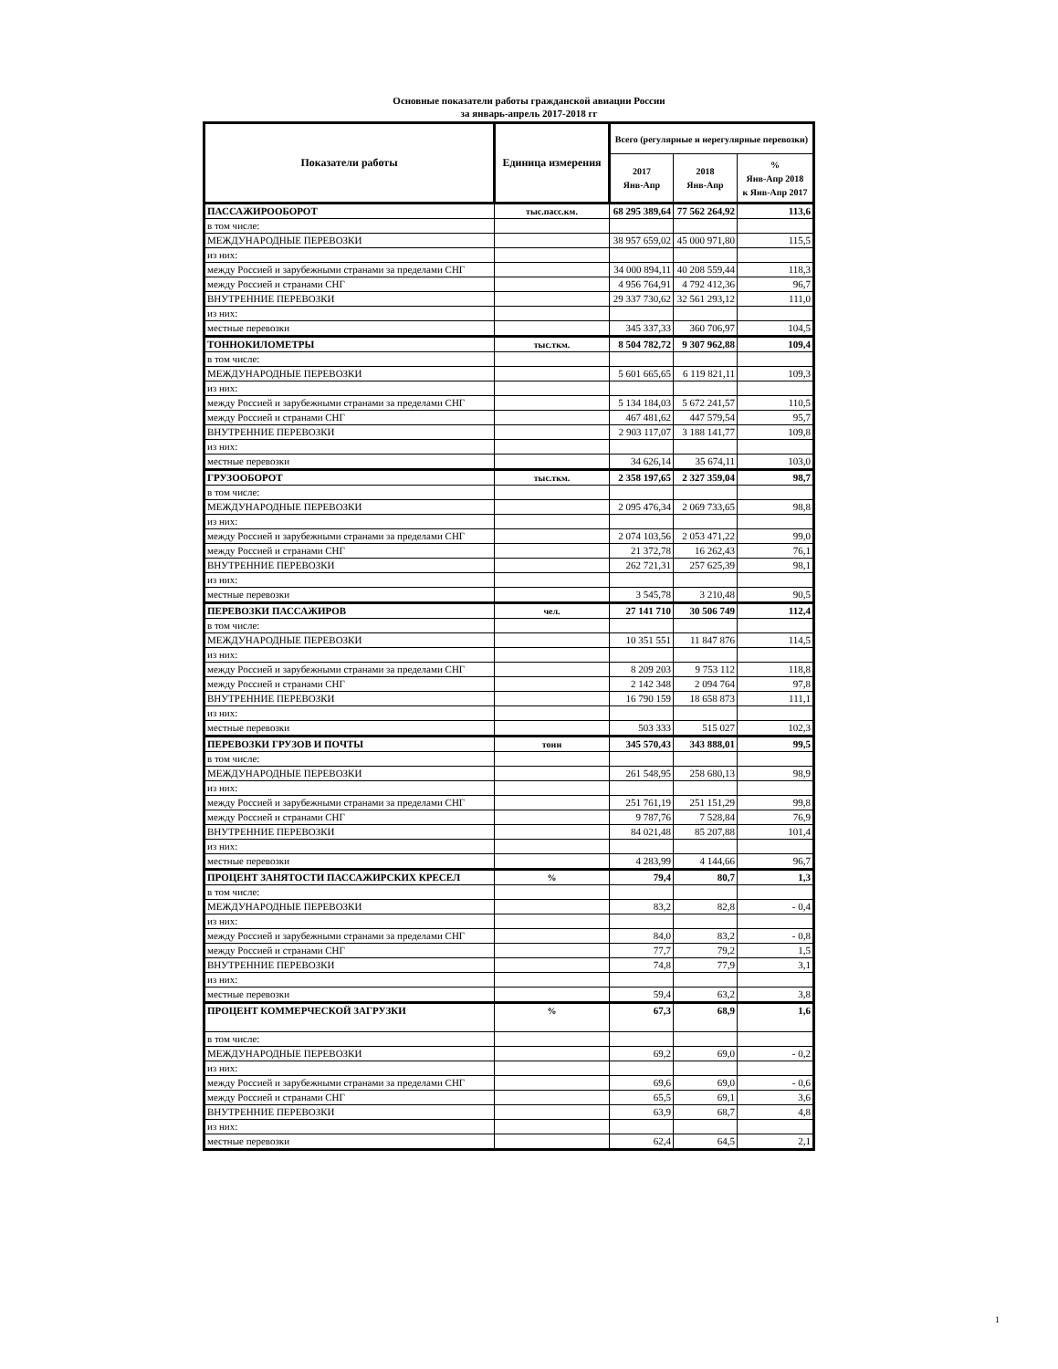Основные показатели работы гражданской авиации России
за январь-апрель 2017-2018 гг
| Показатели работы | Единица измерения | Всего (регулярные и нерегулярные перевозки) | | |
| --- | --- | --- | --- | --- |
| | | 2017 Янв-Апр | 2018 Янв-Апр | % Янв-Апр 2018 к Янв-Апр 2017 |
| ПАССАЖИРООБОРОТ | тыс.пасс.км. | 68 295 389,64 | 77 562 264,92 | 113,6 |
| в том числе: | | | | |
| МЕЖДУНАРОДНЫЕ ПЕРЕВОЗКИ | | 38 957 659,02 | 45 000 971,80 | 115,5 |
| из них: | | | | |
| между Россией и зарубежными странами за пределами СНГ | | 34 000 894,11 | 40 208 559,44 | 118,3 |
| между Россией и странами СНГ | | 4 956 764,91 | 4 792 412,36 | 96,7 |
| ВНУТРЕННИЕ ПЕРЕВОЗКИ | | 29 337 730,62 | 32 561 293,12 | 111,0 |
| из них: | | | | |
| местные перевозки | | 345 337,33 | 360 706,97 | 104,5 |
| ТОННОКИЛОМЕТРЫ | тыс.ткм. | 8 504 782,72 | 9 307 962,88 | 109,4 |
| в том числе: | | | | |
| МЕЖДУНАРОДНЫЕ ПЕРЕВОЗКИ | | 5 601 665,65 | 6 119 821,11 | 109,3 |
| из них: | | | | |
| между Россией и зарубежными странами за пределами СНГ | | 5 134 184,03 | 5 672 241,57 | 110,5 |
| между Россией и странами СНГ | | 467 481,62 | 447 579,54 | 95,7 |
| ВНУТРЕННИЕ ПЕРЕВОЗКИ | | 2 903 117,07 | 3 188 141,77 | 109,8 |
| из них: | | | | |
| местные перевозки | | 34 626,14 | 35 674,11 | 103,0 |
| ГРУЗООБОРОТ | тыс.ткм. | 2 358 197,65 | 2 327 359,04 | 98,7 |
| в том числе: | | | | |
| МЕЖДУНАРОДНЫЕ ПЕРЕВОЗКИ | | 2 095 476,34 | 2 069 733,65 | 98,8 |
| из них: | | | | |
| между Россией и зарубежными странами за пределами СНГ | | 2 074 103,56 | 2 053 471,22 | 99,0 |
| между Россией и странами СНГ | | 21 372,78 | 16 262,43 | 76,1 |
| ВНУТРЕННИЕ ПЕРЕВОЗКИ | | 262 721,31 | 257 625,39 | 98,1 |
| из них: | | | | |
| местные перевозки | | 3 545,78 | 3 210,48 | 90,5 |
| ПЕРЕВОЗКИ ПАССАЖИРОВ | чел. | 27 141 710 | 30 506 749 | 112,4 |
| в том числе: | | | | |
| МЕЖДУНАРОДНЫЕ ПЕРЕВОЗКИ | | 10 351 551 | 11 847 876 | 114,5 |
| из них: | | | | |
| между Россией и зарубежными странами за пределами СНГ | | 8 209 203 | 9 753 112 | 118,8 |
| между Россией и странами СНГ | | 2 142 348 | 2 094 764 | 97,8 |
| ВНУТРЕННИЕ ПЕРЕВОЗКИ | | 16 790 159 | 18 658 873 | 111,1 |
| из них: | | | | |
| местные перевозки | | 503 333 | 515 027 | 102,3 |
| ПЕРЕВОЗКИ ГРУЗОВ И ПОЧТЫ | тонн | 345 570,43 | 343 888,01 | 99,5 |
| в том числе: | | | | |
| МЕЖДУНАРОДНЫЕ ПЕРЕВОЗКИ | | 261 548,95 | 258 680,13 | 98,9 |
| из них: | | | | |
| между Россией и зарубежными странами за пределами СНГ | | 251 761,19 | 251 151,29 | 99,8 |
| между Россией и странами СНГ | | 9 787,76 | 7 528,84 | 76,9 |
| ВНУТРЕННИЕ ПЕРЕВОЗКИ | | 84 021,48 | 85 207,88 | 101,4 |
| из них: | | | | |
| местные перевозки | | 4 283,99 | 4 144,66 | 96,7 |
| ПРОЦЕНТ ЗАНЯТОСТИ ПАССАЖИРСКИХ КРЕСЕЛ | % | 79,4 | 80,7 | 1,3 |
| в том числе: | | | | |
| МЕЖДУНАРОДНЫЕ ПЕРЕВОЗКИ | | 83,2 | 82,8 | - 0,4 |
| из них: | | | | |
| между Россией и зарубежными странами за пределами СНГ | | 84,0 | 83,2 | - 0,8 |
| между Россией и странами СНГ | | 77,7 | 79,2 | 1,5 |
| ВНУТРЕННИЕ ПЕРЕВОЗКИ | | 74,8 | 77,9 | 3,1 |
| из них: | | | | |
| местные перевозки | | 59,4 | 63,2 | 3,8 |
| ПРОЦЕНТ КОММЕРЧЕСКОЙ ЗАГРУЗКИ | % | 67,3 | 68,9 | 1,6 |
| в том числе: | | | | |
| МЕЖДУНАРОДНЫЕ ПЕРЕВОЗКИ | | 69,2 | 69,0 | - 0,2 |
| из них: | | | | |
| между Россией и зарубежными странами за пределами СНГ | | 69,6 | 69,0 | - 0,6 |
| между Россией и странами СНГ | | 65,5 | 69,1 | 3,6 |
| ВНУТРЕННИЕ ПЕРЕВОЗКИ | | 63,9 | 68,7 | 4,8 |
| из них: | | | | |
| местные перевозки | | 62,4 | 64,5 | 2,1 |
1